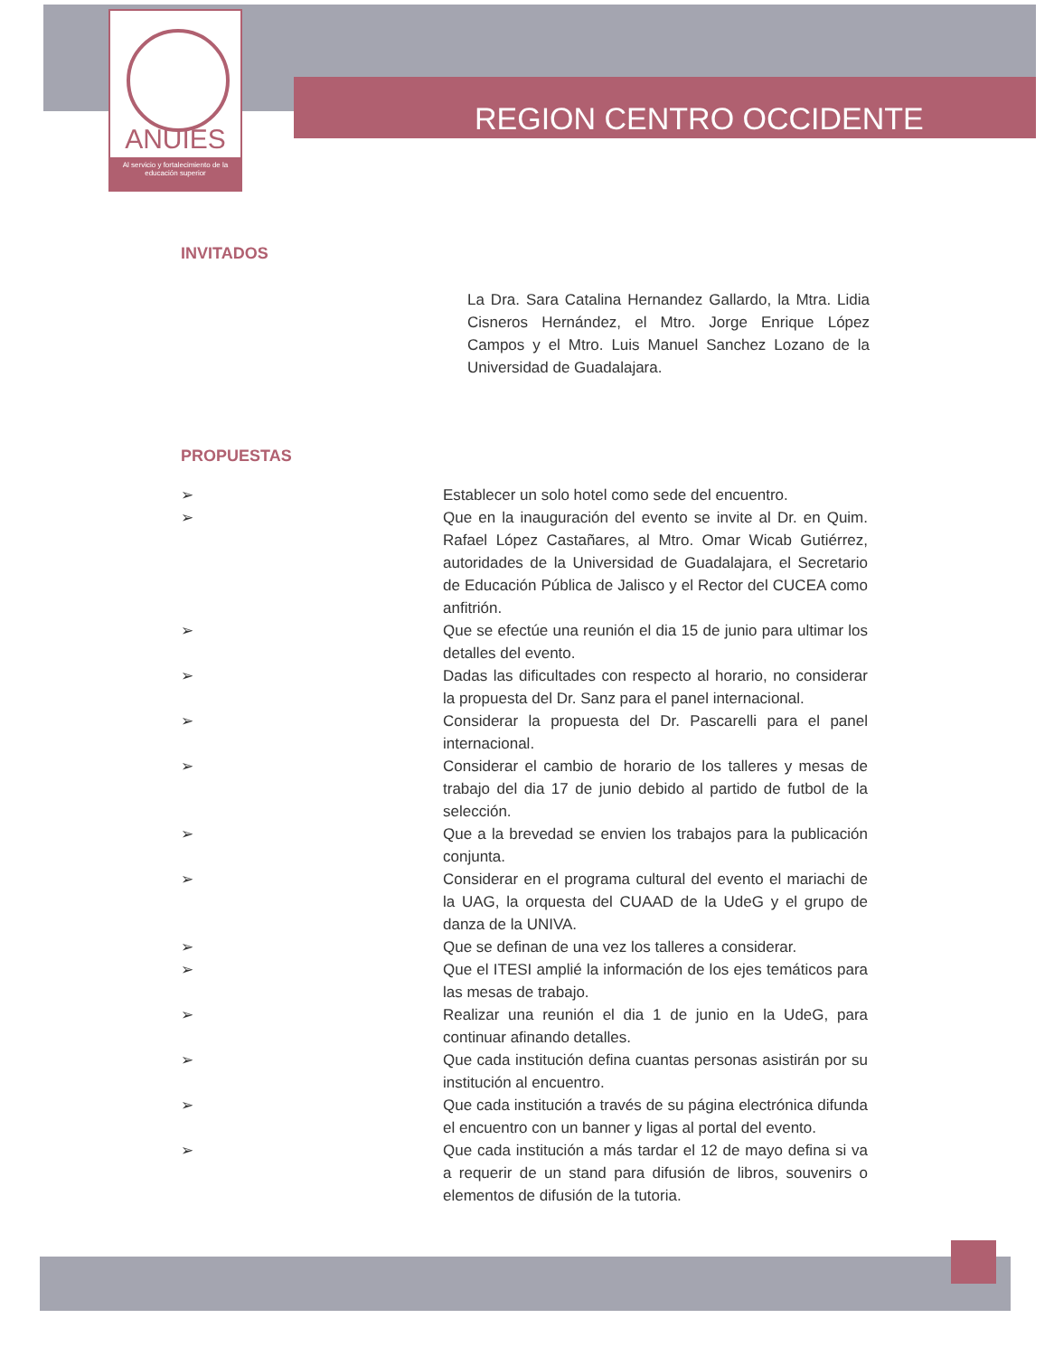ANUIES
Al servicio y fortalecimiento de la educación superior
REGION CENTRO OCCIDENTE
INVITADOS
La Dra. Sara Catalina Hernandez Gallardo, la Mtra. Lidia Cisneros Hernández, el Mtro. Jorge Enrique López Campos y el Mtro. Luis Manuel Sanchez Lozano de la Universidad de Guadalajara.
PROPUESTAS
➢ Establecer un solo hotel como sede del encuentro.
➢ Que en la inauguración del evento se invite al Dr. en Quim. Rafael López Castañares, al Mtro. Omar Wicab Gutiérrez, autoridades de la Universidad de Guadalajara, el Secretario de Educación Pública de Jalisco y el Rector del CUCEA como anfitrión.
➢ Que se efectúe una reunión el dia 15 de junio para ultimar los detalles del evento.
➢ Dadas las dificultades con respecto al horario, no considerar la propuesta del Dr. Sanz para el panel internacional.
➢ Considerar la propuesta del Dr. Pascarelli para el panel internacional.
➢ Considerar el cambio de horario de los talleres y mesas de trabajo del dia 17 de junio debido al partido de futbol de la selección.
➢ Que a la brevedad se envien los trabajos para la publicación conjunta.
➢ Considerar en el programa cultural del evento el mariachi de la UAG, la orquesta del CUAAD de la UdeG y el grupo de danza de la UNIVA.
➢ Que se definan de una vez los talleres a considerar.
➢ Que el ITESI amplié la información de los ejes temáticos para las mesas de trabajo.
➢ Realizar una reunión el dia 1 de junio en la UdeG, para continuar afinando detalles.
➢ Que cada institución defina cuantas personas asistirán por su institución al encuentro.
➢ Que cada institución a través de su página electrónica difunda el encuentro con un banner y ligas al portal del evento.
➢ Que cada institución a más tardar el 12 de mayo defina si va a requerir de un stand para difusión de libros, souvenirs o elementos de difusión de la tutoria.